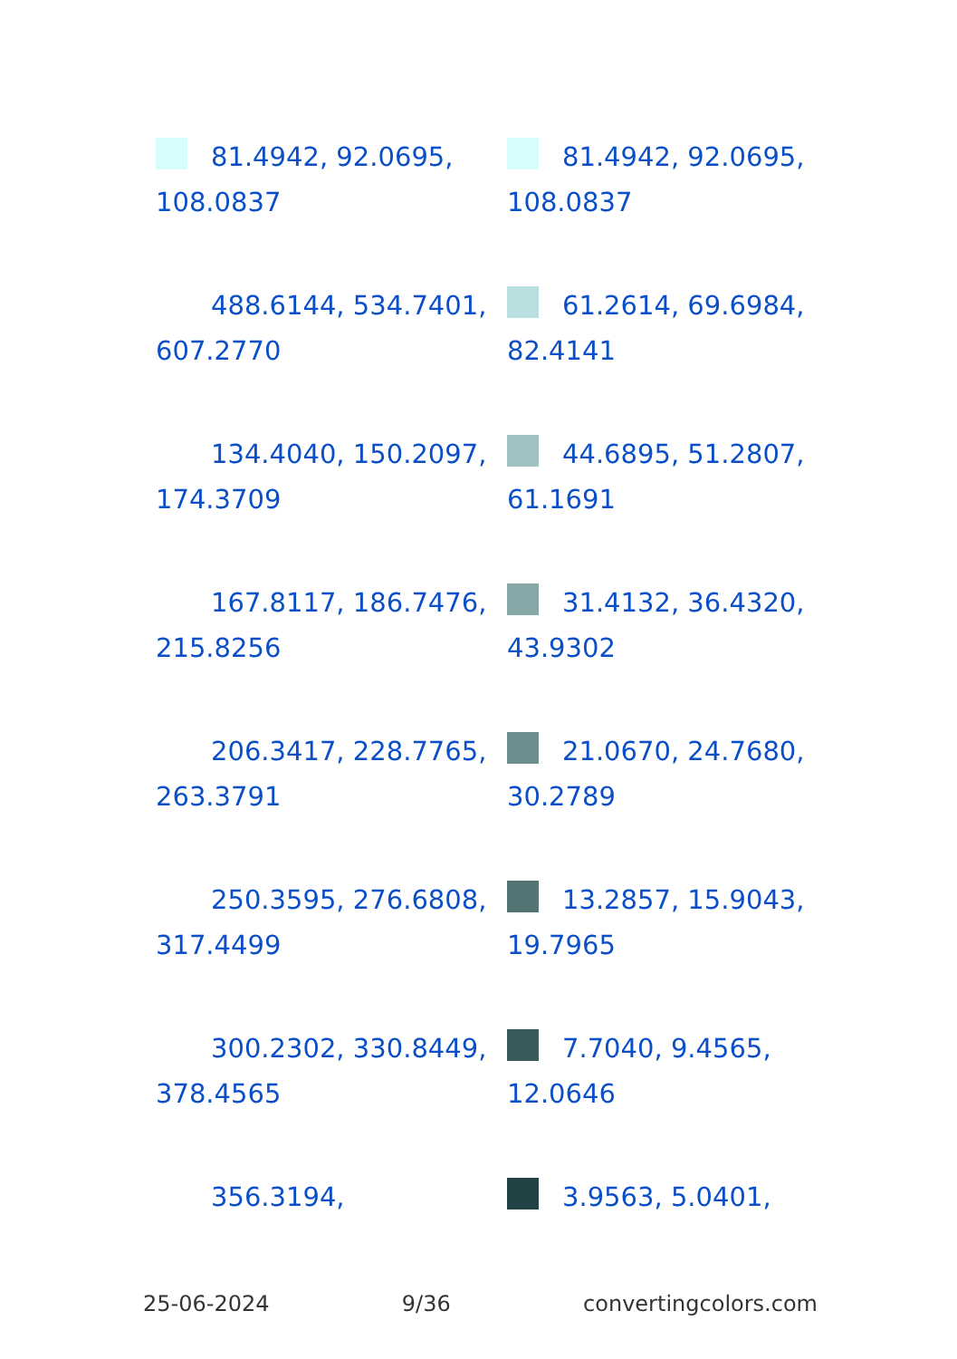81.4942, 92.0695, 108.0837
81.4942, 92.0695, 108.0837
488.6144, 534.7401, 607.2770
61.2614, 69.6984, 82.4141
134.4040, 150.2097, 174.3709
44.6895, 51.2807, 61.1691
167.8117, 186.7476, 215.8256
31.4132, 36.4320, 43.9302
206.3417, 228.7765, 263.3791
21.0670, 24.7680, 30.2789
250.3595, 276.6808, 317.4499
13.2857, 15.9043, 19.7965
300.2302, 330.8449, 378.4565
7.7040, 9.4565, 12.0646
356.3194,
3.9563, 5.0401,
25-06-2024 9/36 convertingcolors.com